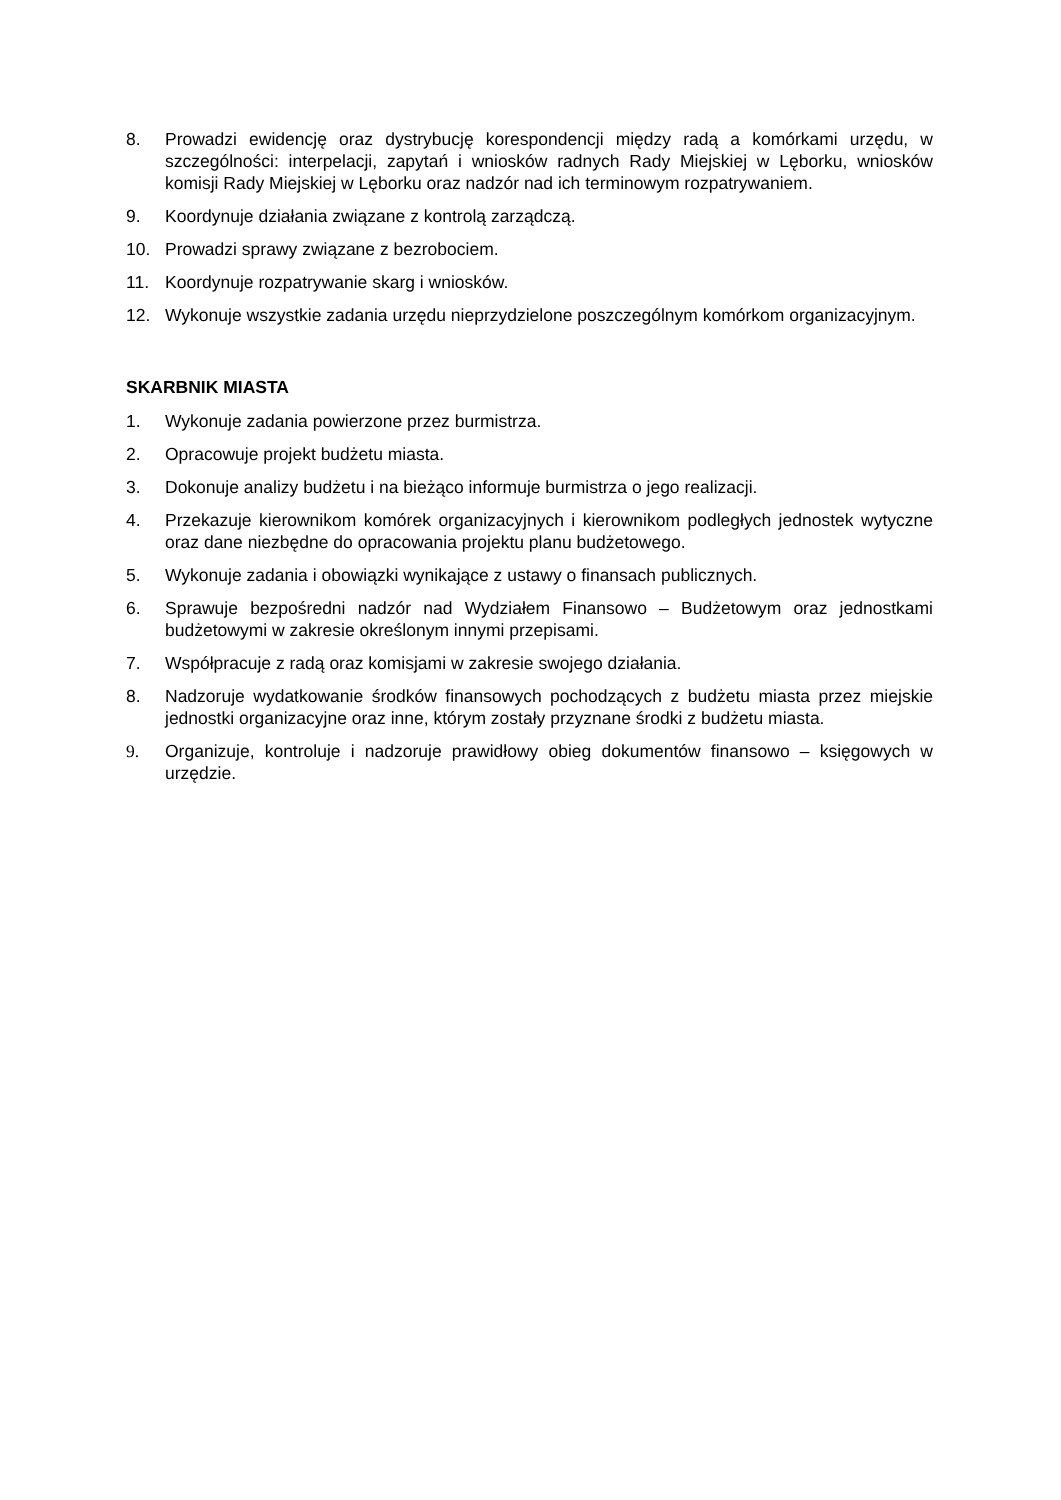8. Prowadzi ewidencję oraz dystrybucję korespondencji między radą a komórkami urzędu, w szczególności: interpelacji, zapytań i wniosków radnych Rady Miejskiej w Lęborku, wniosków komisji Rady Miejskiej w Lęborku oraz nadzór nad ich terminowym rozpatrywaniem.
9. Koordynuje działania związane z kontrolą zarządczą.
10. Prowadzi sprawy związane z bezrobociem.
11. Koordynuje rozpatrywanie skarg i wniosków.
12. Wykonuje wszystkie zadania urzędu nieprzydzielone poszczególnym komórkom organizacyjnym.
SKARBNIK MIASTA
1. Wykonuje zadania powierzone przez burmistrza.
2. Opracowuje projekt budżetu miasta.
3. Dokonuje analizy budżetu i na bieżąco informuje burmistrza o jego realizacji.
4. Przekazuje kierownikom komórek organizacyjnych i kierownikom podległych jednostek wytyczne oraz dane niezbędne do opracowania projektu planu budżetowego.
5. Wykonuje zadania i obowiązki wynikające z ustawy o finansach publicznych.
6. Sprawuje bezpośredni nadzór nad Wydziałem Finansowo – Budżetowym oraz jednostkami budżetowymi w zakresie określonym innymi przepisami.
7. Współpracuje z radą oraz komisjami w zakresie swojego działania.
8. Nadzoruje wydatkowanie środków finansowych pochodzących z budżetu miasta przez miejskie jednostki organizacyjne oraz inne, którym zostały przyznane środki z budżetu miasta.
9. Organizuje, kontroluje i nadzoruje prawidłowy obieg dokumentów finansowo – księgowych w urzędzie.